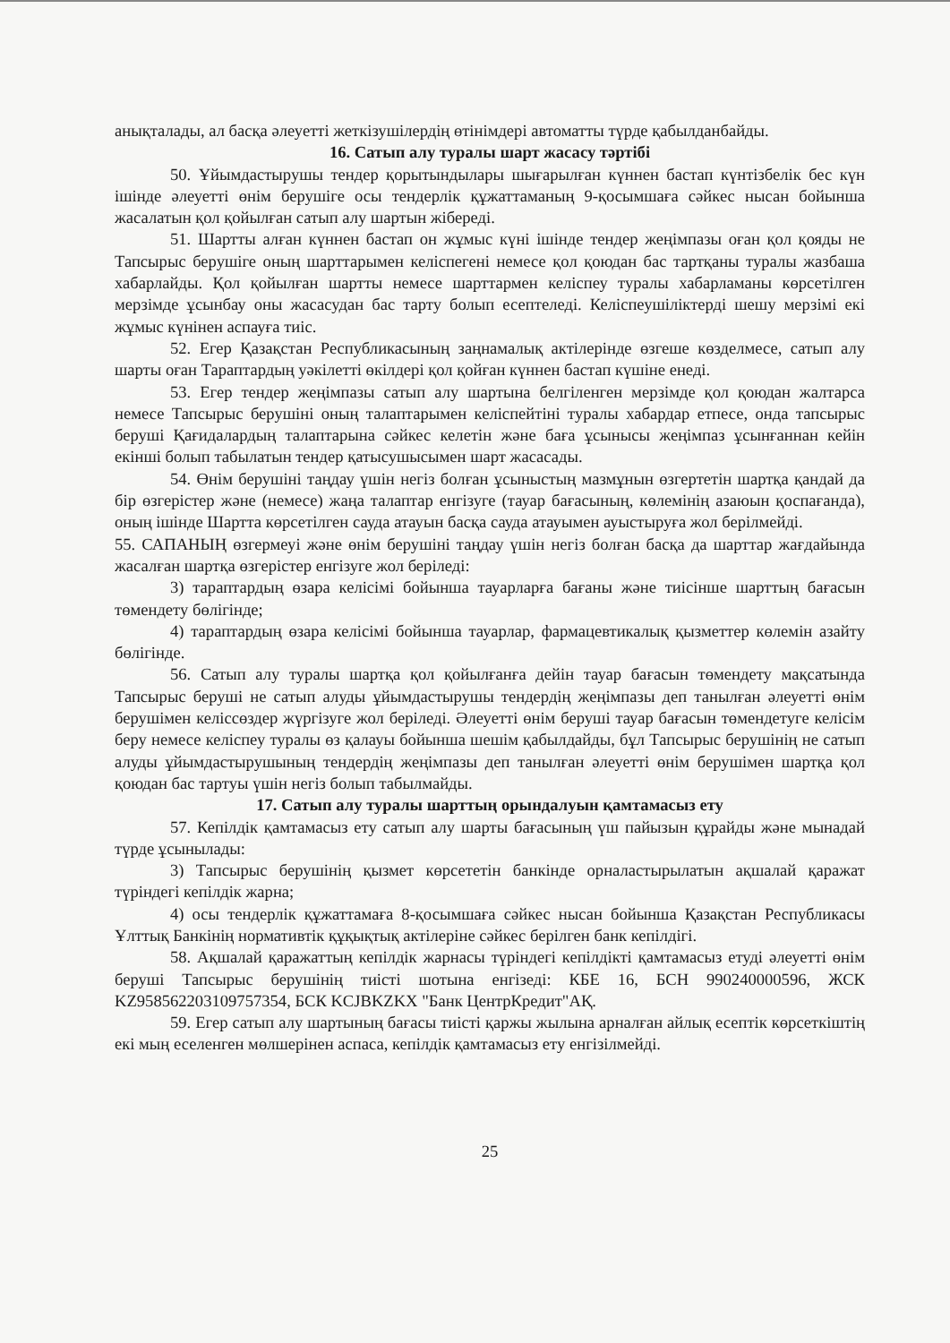анықталады, ал басқа әлеуетті жеткізушілердің өтінімдері автоматты түрде қабылданбайды.
16. Сатып алу туралы шарт жасасу тәртібі
50. Ұйымдастырушы тендер қорытындылары шығарылған күннен бастап күнтізбелік бес күн ішінде әлеуетті өнім берушіге осы тендерлік құжаттаманың 9-қосымшаға сәйкес нысан бойынша жасалатын қол қойылған сатып алу шартын жібереді.
51. Шартты алған күннен бастап он жұмыс күні ішінде тендер жеңімпазы оған қол қояды не Тапсырыс берушіге оның шарттарымен келіспегенi немесе қол қоюдан бас тартқаны туралы жазбаша хабарлайды. Қол қойылған шартты немесе шарттармен келіспеу туралы хабарламаны көрсетілген мерзімде ұсынбау оны жасасудан бас тарту болып есептеледі. Келіспеушіліктерді шешу мерзімі екі жұмыс күнінен аспауға тиіс.
52. Егер Қазақстан Республикасының заңнамалық актілерінде өзгеше көзделмесе, сатып алу шарты оған Тараптардың уәкілетті өкілдері қол қойған күннен бастап күшіне енеді.
53. Егер тендер жеңімпазы сатып алу шартына белгіленген мерзімде қол қоюдан жалтарса немесе Тапсырыс берушіні оның талаптарымен келіспейтіні туралы хабардар етпесе, онда тапсырыс беруші Қағидалардың талаптарына сәйкес келетін және баға ұсынысы жеңімпаз ұсынғаннан кейін екінші болып табылатын тендер қатысушысымен шарт жасасады.
54. Өнім берушіні таңдау үшін негіз болған ұсыныстың мазмұнын өзгертетін шартқа қандай да бір өзгерістер және (немесе) жаңа талаптар енгізуге (тауар бағасының, көлемінің азаюын қоспағанда), оның ішінде Шартта көрсетілген сауда атауын басқа сауда атауымен ауыстыруға жол берілмейді.
55. САПАНЫҢ өзгермеуі және өнім берушіні таңдау үшін негіз болған басқа да шарттар жағдайында жасалған шартқа өзгерістер енгізуге жол беріледі:
3) тараптардың өзара келісімі бойынша тауарларға бағаны және тиісінше шарттың бағасын төмендету бөлігінде;
4) тараптардың өзара келісімі бойынша тауарлар, фармацевтикалық қызметтер көлемін азайту бөлігінде.
56. Сатып алу туралы шартқа қол қойылғанға дейін тауар бағасын төмендету мақсатында Тапсырыс беруші не сатып алуды ұйымдастырушы тендердің жеңімпазы деп танылған әлеуетті өнім берушімен келіссөздер жүргізуге жол беріледі. Әлеуетті өнім беруші тауар бағасын төмендетуге келісім беру немесе келіспеу туралы өз қалауы бойынша шешім қабылдайды, бұл Тапсырыс берушінің не сатып алуды ұйымдастырушының тендердің жеңімпазы деп танылған әлеуетті өнім берушімен шартқа қол қоюдан бас тартуы үшін негіз болып табылмайды.
17. Сатып алу туралы шарттың орындалуын қамтамасыз ету
57. Кепілдік қамтамасыз ету сатып алу шарты бағасының үш пайызын құрайды және мынадай түрде ұсынылады:
3) Тапсырыс берушінің қызмет көрсететін банкінде орналастырылатын ақшалай қаражат түріндегі кепілдік жарна;
4) осы тендерлік құжаттамаға 8-қосымшаға сәйкес нысан бойынша Қазақстан Республикасы Ұлттық Банкінің нормативтік құқықтық актілеріне сәйкес берілген банк кепілдігі.
58. Ақшалай қаражаттың кепілдік жарнасы түріндегі кепілдікті қамтамасыз етуді әлеуетті өнім беруші Тапсырыс берушінің тиісті шотына енгізеді: КБЕ 16, БСН 990240000596, ЖСК KZ958562203109757354, БСК KCJBKZKX "Банк ЦентрКредит"АҚ.
59. Егер сатып алу шартының бағасы тиісті қаржы жылына арналған айлық есептік көрсеткіштің екі мың еселенген мөлшерінен аспаса, кепілдік қамтамасыз ету енгізілмейді.
25